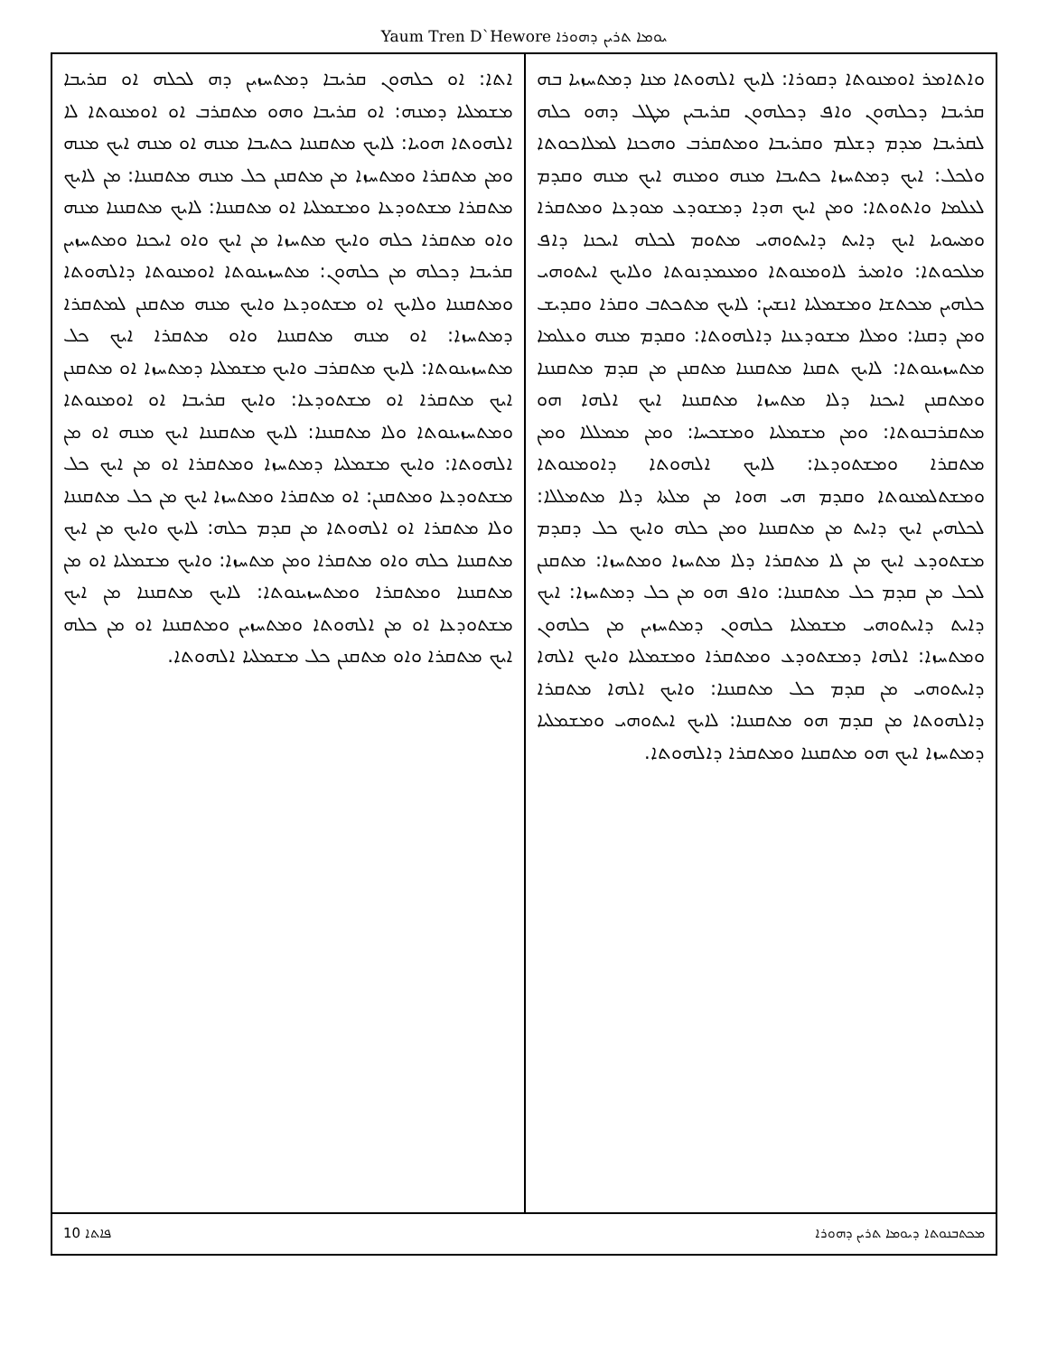Yaum Tren D`Hewore ܝܘܡܐ ܬܪܝܢ ܕܗܘܪܐ
ܘܐܬܐܡܪ ܐܘܡܢܘܬܐ ܕܩܘܪܐ: ܠܐܝܟ ܐܠܗܘܬܐ ܡܢܐ ܕܡܬܚܙܝܐ ܒܗ ܩܪܝܒܐ ܕܟܠܗܘܢ ܘܐܦ ܕܟܠܗܘܢ ܩܪܝܒܝܢ ܡܛܠ ܕܗܘ ܟܠܗ ܠܩܪܝܒܐ ܡܕܡ ܕܫܠܡ ܘܩܪܝܒܐ ܘܡܬܩܪܒ ܘܗܟܢܐ ܠܡܠܐܟܘܬܐ ܘܠܟܠ: ܐܝܟ ܕܡܬܚܙܐ ܟܬܝܒܐ ܡܢܗ ܘܡܢܗ ܐܝܟ ܡܢܗ ܘܩܕܡ ܠܥܠܡܐ ܘܐܬܘܬܐ: ܘܡܢ ܐܝܟ ܗܕܐ ܕܡܫܘܕܥ ܡܘܕܥܐ ܘܡܬܩܪܐ ܘܡܚܘܝܐ ܐܝܟ ܕܐܝܬ ܕܐܝܬܘܗܝ ܡܬܘܡ ܠܟܠܗ ܐܝܟܢܐ ܕܐܦ ܡܠܟܘܬܐ: ܘܐܡܝܪ ܠܐܘܡܢܘܬܐ ܘܡܥܡܕܢܘܬܐ ܘܠܐܝܟ ܐܝܬܘܗܝ ܟܠܗܝܢ ܡܟܬܫܐ ܘܡܫܡܠܝܐ ܐܢܫܝܢ: ܠܐܝܟ ܡܬܟܬܒ ܘܩܪܐ ܘܩܕܝܫ ܘܡܢ ܕܩܢܐ: ܘܡܠܐ ܡܫܘܕܥܢܐ ܕܐܠܗܘܬܐ: ܘܩܕܡ ܡܢܗ ܘܥܠܡܐ ܡܬܚܙܝܢܘܬܐ: ܠܐܝܟ ܬܩܢܐ ܡܬܩܢܢܐ ܡܬܩܢܢ ܡܢ ܩܕܡ ܡܬܩܢܢܐ ܘܡܬܩܢܢ ܐܝܟܢܐ ܕܠܐ ܡܬܚܙܐ ܡܬܩܢܢܐ ܐܝܟ ܐܠܗܐ ܗܘ ܡܬܩܪܒܢܘܬܐ: ܘܡܢ ܡܫܡܠܝܐ ܘܡܫܟܚܐ: ܘܡܢ ܡܡܠܠܐ ܘܡܢ ܡܬܩܪܐ ܘܡܫܬܘܕܥܐ: ܠܐܝܟ ܐܠܗܘܬܐ ܕܐܘܡܢܘܬܐ ܘܡܫܬܠܡܢܘܬܐ ܘܩܕܡ ܗܝ ܗܘܐ ܡܢ ܡܠܬܐ ܕܠܐ ܡܬܡܠܠܐ: ܠܟܠܗܝܢ ܐܝܟ ܕܐܝܬ ܡܢ ܡܬܩܢܢܐ ܘܡܢ ܟܠܗ ܘܐܝܟ ܟܠ ܕܩܕܡ ܡܫܬܘܕܥ ܐܝܟ ܡܢ ܠܐ ܡܬܩܪܐ ܕܠܐ ܡܬܚܙܐ ܘܡܬܚܙܐ: ܡܬܩܢܢ ܠܟܠ ܡܢ ܩܕܡ ܟܠ ܡܬܩܢܢܐ: ܘܐܦ ܗܘ ܡܢ ܟܠ ܕܡܬܚܙܐ: ܐܝܟ ܕܐܝܬ ܕܐܝܬܘܗܝ ܡܫܡܠܝܐ ܟܠܗܘܢ ܕܡܬܚܙܝܢ ܡܢ ܟܠܗܘܢ ܘܡܬܚܙܐ: ܐܠܗܐ ܕܡܫܬܘܕܥ ܘܡܬܩܪܐ ܘܡܫܡܠܝܐ ܘܐܝܟ ܐܠܗܐ ܕܐܝܬܘܗܝ ܡܢ ܩܕܡ ܟܠ ܡܬܩܢܢܐ: ܘܐܝܟ ܐܠܗܐ ܡܬܩܪܐ ܕܐܠܗܘܬܐ ܡܢ ܩܕܡ ܗܘ ܡܬܩܢܢܐ: ܠܐܝܟ ܐܝܬܘܗܝ ܘܡܫܡܠܝܐ ܕܡܬܚܙܐ ܐܝܟ ܗܘ ܡܬܩܢܢܐ ܘܡܬܩܪܐ ܕܐܠܗܘܬܐ.
ܐܬܐ: ܐܘ ܟܠܗܘܢ ܩܪܝܒܐ ܕܡܬܚܙܝܢ ܕܗ ܠܟܠܗ ܐܘ ܩܪܝܒܐ ܡܫܡܠܝܐ ܕܡܢܗ: ܐܘ ܩܪܝܒܐ ܘܗܘ ܡܬܩܪܒ ܐܘ ܐܘܡܢܘܬܐ ܠܐ ܐܠܗܘܬܐ ܗܘܝܐ: ܠܐܝܟ ܡܬܩܢܢܐ ܟܬܝܒܐ ܡܢܗ ܐܘ ܡܢܗ ܐܝܟ ܡܢܗ ܘܡܢ ܡܬܩܪܐ ܘܡܬܚܙܐ ܡܢ ܡܬܩܢܢ ܟܠ ܡܢܗ ܡܬܩܢܢܐ: ܡܢ ܠܐܝܟ ܡܬܩܪܐ ܡܫܬܘܕܥܐ ܘܡܫܡܠܝܐ ܐܘ ܡܬܩܢܢܐ: ܠܐܝܟ ܡܬܩܢܢܐ ܡܢܗ ܘܐܘ ܡܬܩܪܐ ܟܠܗ ܘܐܝܟ ܡܬܚܙܐ ܡܢ ܐܝܟ ܘܐܘ ܐܝܟܢܐ ܘܡܬܚܙܝܢ ܩܪܝܒܐ ܕܟܠܗ ܡܢ ܟܠܗܘܢ: ܡܬܚܙܝܢܘܬܐ ܐܘܡܢܘܬܐ ܕܐܠܗܘܬܐ ܘܡܬܩܢܢܐ ܘܠܐܝܟ ܐܘ ܡܫܬܘܕܥܐ ܘܐܝܟ ܡܢܗ ܡܬܩܢܢ ܠܡܬܩܪܐ ܕܡܬܚܙܐ: ܐܘ ܡܢܗ ܡܬܩܢܢܐ ܘܐܘ ܡܬܩܪܐ ܐܝܟ ܟܠ ܡܬܚܙܝܢܘܬܐ: ܠܐܝܟ ܡܬܩܪܒ ܘܐܝܟ ܡܫܡܠܝܐ ܕܡܬܚܙܐ ܐܘ ܡܬܩܢܢ ܐܝܟ ܡܬܩܪܐ ܐܘ ܡܫܬܘܕܥܐ: ܘܐܝܟ ܩܪܝܒܐ ܐܘ ܐܘܡܢܘܬܐ ܘܡܬܚܙܝܢܘܬܐ ܘܠܐ ܡܬܩܢܢܐ: ܠܐܝܟ ܡܬܩܢܢܐ ܐܝܟ ܡܢܗ ܐܘ ܡܢ ܐܠܗܘܬܐ: ܘܐܝܟ ܡܫܡܠܝܐ ܕܡܬܚܙܐ ܘܡܬܩܪܐ ܐܘ ܡܢ ܐܝܟ ܟܠ ܡܫܬܘܕܥܐ ܘܡܬܩܢܢ: ܐܘ ܡܬܩܪܐ ܘܡܬܚܙܐ ܐܝܟ ܡܢ ܟܠ ܡܬܩܢܢܐ ܘܠܐ ܡܬܩܪܐ ܐܘ ܐܠܗܘܬܐ ܡܢ ܩܕܡ ܟܠܗ: ܠܐܝܟ ܘܐܝܟ ܡܢ ܐܝܟ ܡܬܩܢܢܐ ܟܠܗ ܘܐܘ ܡܬܩܪܐ ܘܡܢ ܡܬܚܙܐ: ܘܐܝܟ ܡܫܡܠܝܐ ܐܘ ܡܢ ܡܬܩܢܢܐ ܘܡܬܩܪܐ ܘܡܬܚܙܝܢܘܬܐ: ܠܐܝܟ ܡܬܩܢܢܐ ܡܢ ܐܝܟ ܡܫܬܘܕܥܐ ܐܘ ܡܢ ܐܠܗܘܬܐ ܘܡܬܚܙܝܢ ܘܡܬܩܢܢܐ ܐܘ ܡܢ ܟܠܗ ܐܝܟ ܡܬܩܪܐ ܘܐܘ ܡܬܩܢܢ ܟܠ ܡܫܡܠܝܐ ܐܠܗܘܬܐ.
10 ܦܐܬܐ ܡܟܬܒܢܘܬܐ ܕܝܘܡܐ ܬܪܝܢ ܕܗܘܪܐ